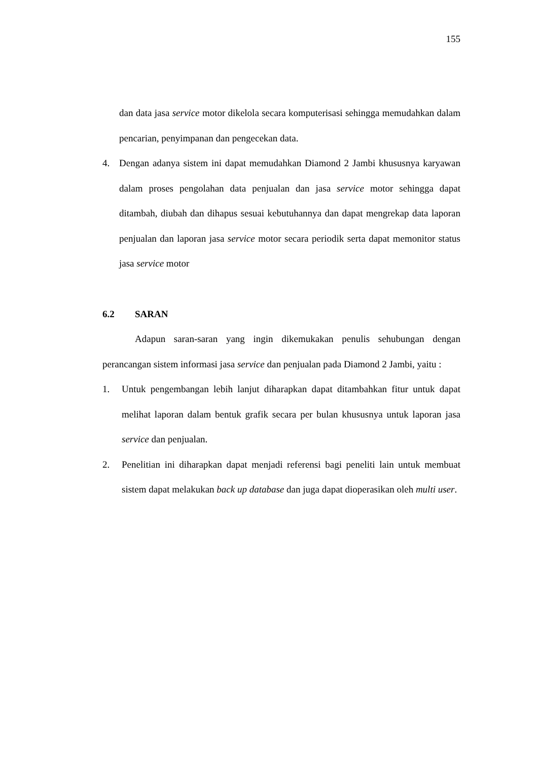155
dan data jasa service motor dikelola secara komputerisasi sehingga memudahkan dalam pencarian, penyimpanan dan pengecekan data.
4. Dengan adanya sistem ini dapat memudahkan Diamond 2 Jambi khususnya karyawan dalam proses pengolahan data penjualan dan jasa service motor sehingga dapat ditambah, diubah dan dihapus sesuai kebutuhannya dan dapat mengrekap data laporan penjualan dan laporan jasa service motor secara periodik serta dapat memonitor status jasa service motor
6.2 SARAN
Adapun saran-saran yang ingin dikemukakan penulis sehubungan dengan perancangan sistem informasi jasa service dan penjualan pada Diamond 2 Jambi, yaitu :
1. Untuk pengembangan lebih lanjut diharapkan dapat ditambahkan fitur untuk dapat melihat laporan dalam bentuk grafik secara per bulan khususnya untuk laporan jasa service dan penjualan.
2. Penelitian ini diharapkan dapat menjadi referensi bagi peneliti lain untuk membuat sistem dapat melakukan back up database dan juga dapat dioperasikan oleh multi user.